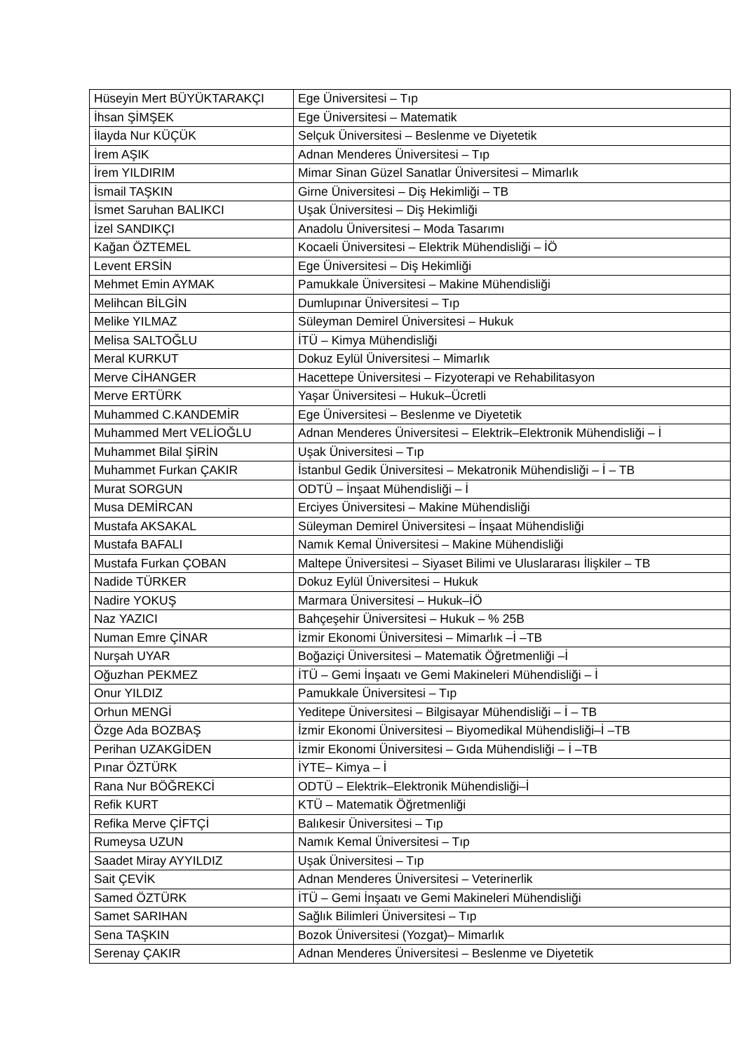| Hüseyin Mert BÜYÜKTARAKÇI | Ege Üniversitesi – Tıp |
| İhsan ŞİMŞEK | Ege Üniversitesi – Matematik |
| İlayda Nur KÜÇÜK | Selçuk Üniversitesi – Beslenme ve Diyetetik |
| İrem AŞIK | Adnan Menderes Üniversitesi – Tıp |
| İrem YILDIRIM | Mimar Sinan Güzel Sanatlar Üniversitesi – Mimarlık |
| İsmail TAŞKIN | Girne Üniversitesi – Diş Hekimliği – TB |
| İsmet Saruhan BALIKCI | Uşak Üniversitesi – Diş Hekimliği |
| İzel SANDIKÇI | Anadolu Üniversitesi – Moda Tasarımı |
| Kağan ÖZTEMEL | Kocaeli Üniversitesi – Elektrik Mühendisliği – İÖ |
| Levent ERSİN | Ege Üniversitesi – Diş Hekimliği |
| Mehmet Emin AYMAK | Pamukkale Üniversitesi – Makine Mühendisliği |
| Melihcan BİLGİN | Dumlupınar Üniversitesi – Tıp |
| Melike YILMAZ | Süleyman Demirel Üniversitesi – Hukuk |
| Melisa SALTOĞLU | İTÜ – Kimya Mühendisliği |
| Meral KURKUT | Dokuz Eylül Üniversitesi – Mimarlık |
| Merve CİHANGER | Hacettepe Üniversitesi – Fizyoterapi ve Rehabilitasyon |
| Merve ERTÜRK | Yaşar Üniversitesi – Hukuk–Ücretli |
| Muhammed C.KANDEMİR | Ege Üniversitesi – Beslenme ve Diyetetik |
| Muhammed Mert VELİOĞLU | Adnan Menderes Üniversitesi – Elektrik–Elektronik Mühendisliği – İ |
| Muhammet Bilal ŞİRİN | Uşak Üniversitesi – Tıp |
| Muhammet Furkan ÇAKIR | İstanbul Gedik Üniversitesi – Mekatronik Mühendisliği – İ – TB |
| Murat SORGUN | ODTÜ – İnşaat Mühendisliği – İ |
| Musa DEMİRCAN | Erciyes Üniversitesi – Makine Mühendisliği |
| Mustafa AKSAKAL | Süleyman Demirel Üniversitesi – İnşaat Mühendisliği |
| Mustafa BAFALI | Namık Kemal Üniversitesi – Makine Mühendisliği |
| Mustafa Furkan ÇOBAN | Maltepe Üniversitesi – Siyaset Bilimi ve Uluslararası İlişkiler – TB |
| Nadide TÜRKER | Dokuz Eylül Üniversitesi – Hukuk |
| Nadire YOKUŞ | Marmara Üniversitesi – Hukuk–İÖ |
| Naz YAZICI | Bahçeşehir Üniversitesi – Hukuk – % 25B |
| Numan Emre ÇİNAR | İzmir Ekonomi Üniversitesi – Mimarlık –İ –TB |
| Nurşah UYAR | Boğaziçi Üniversitesi – Matematik Öğretmenliği –İ |
| Oğuzhan PEKMEZ | İTÜ – Gemi İnşaatı ve Gemi Makineleri Mühendisliği – İ |
| Onur YILDIZ | Pamukkale Üniversitesi – Tıp |
| Orhun MENGİ | Yeditepe Üniversitesi – Bilgisayar Mühendisliği – İ – TB |
| Özge Ada BOZBAŞ | İzmir Ekonomi Üniversitesi – Biyomedikal Mühendisliği–İ –TB |
| Perihan UZAKGİDEN | İzmir Ekonomi Üniversitesi – Gıda Mühendisliği – İ –TB |
| Pınar ÖZTÜRK | İYTE– Kimya – İ |
| Rana Nur BÖĞREKCİ | ODTÜ – Elektrik–Elektronik Mühendisliği–İ |
| Refik KURT | KTÜ – Matematik Öğretmenliği |
| Refika Merve ÇİFTÇİ | Balıkesir Üniversitesi – Tıp |
| Rumeysa UZUN | Namık Kemal Üniversitesi – Tıp |
| Saadet Miray AYYILDIZ | Uşak Üniversitesi – Tıp |
| Sait ÇEVİK | Adnan Menderes Üniversitesi – Veterinerlik |
| Samed ÖZTÜRK | İTÜ – Gemi İnşaatı ve Gemi Makineleri Mühendisliği |
| Samet SARIHAN | Sağlık Bilimleri Üniversitesi – Tıp |
| Sena TAŞKIN | Bozok Üniversitesi (Yozgat)– Mimarlık |
| Serenay ÇAKIR | Adnan Menderes Üniversitesi – Beslenme ve Diyetetik |